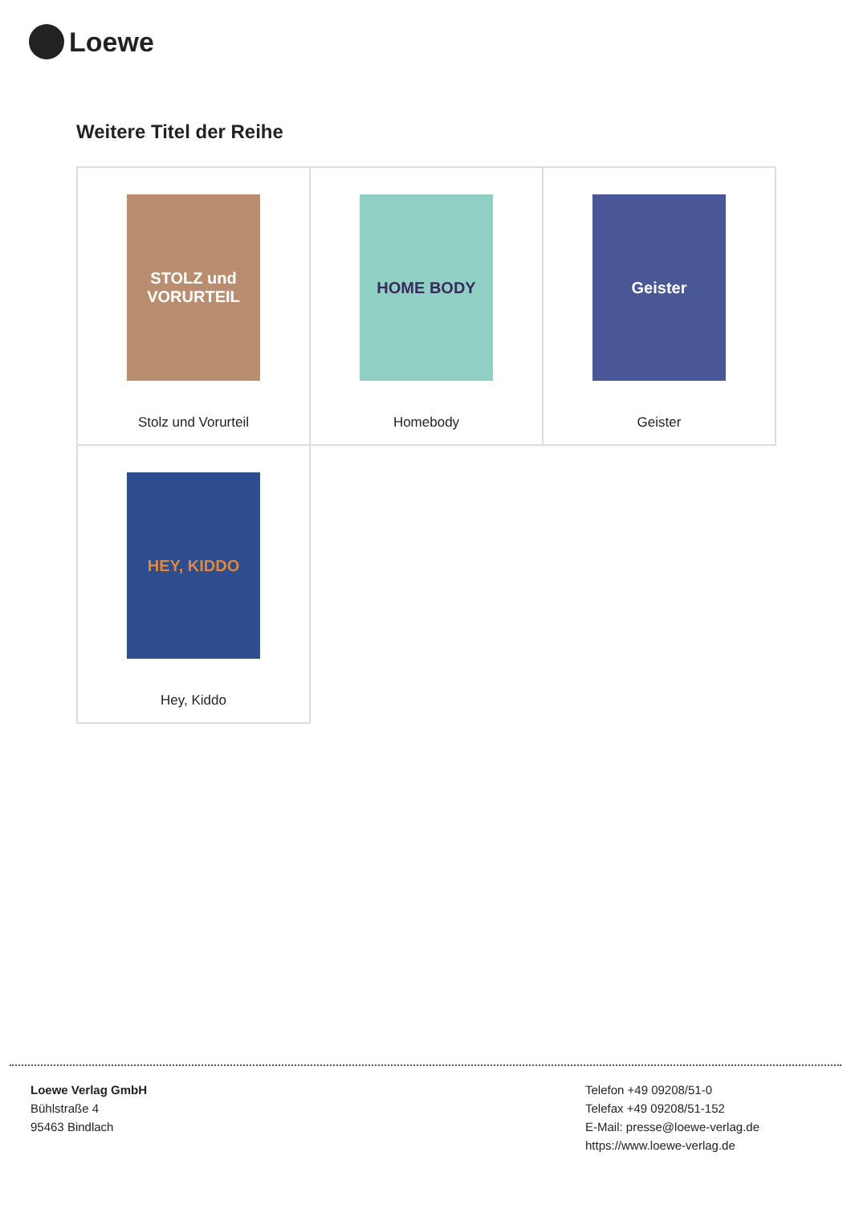Loewe
Weitere Titel der Reihe
| STOLZ und VORURTEIL Stolz und Vorurteil | HOME BODY Homebody | Geister Geister |
| HEY, KIDDO Hey, Kiddo | | |
Loewe Verlag GmbH
Bühlstraße 4
95463 Bindlach
Telefon +49 09208/51-0
Telefax +49 09208/51-152
E-Mail: presse@loewe-verlag.de
https://www.loewe-verlag.de